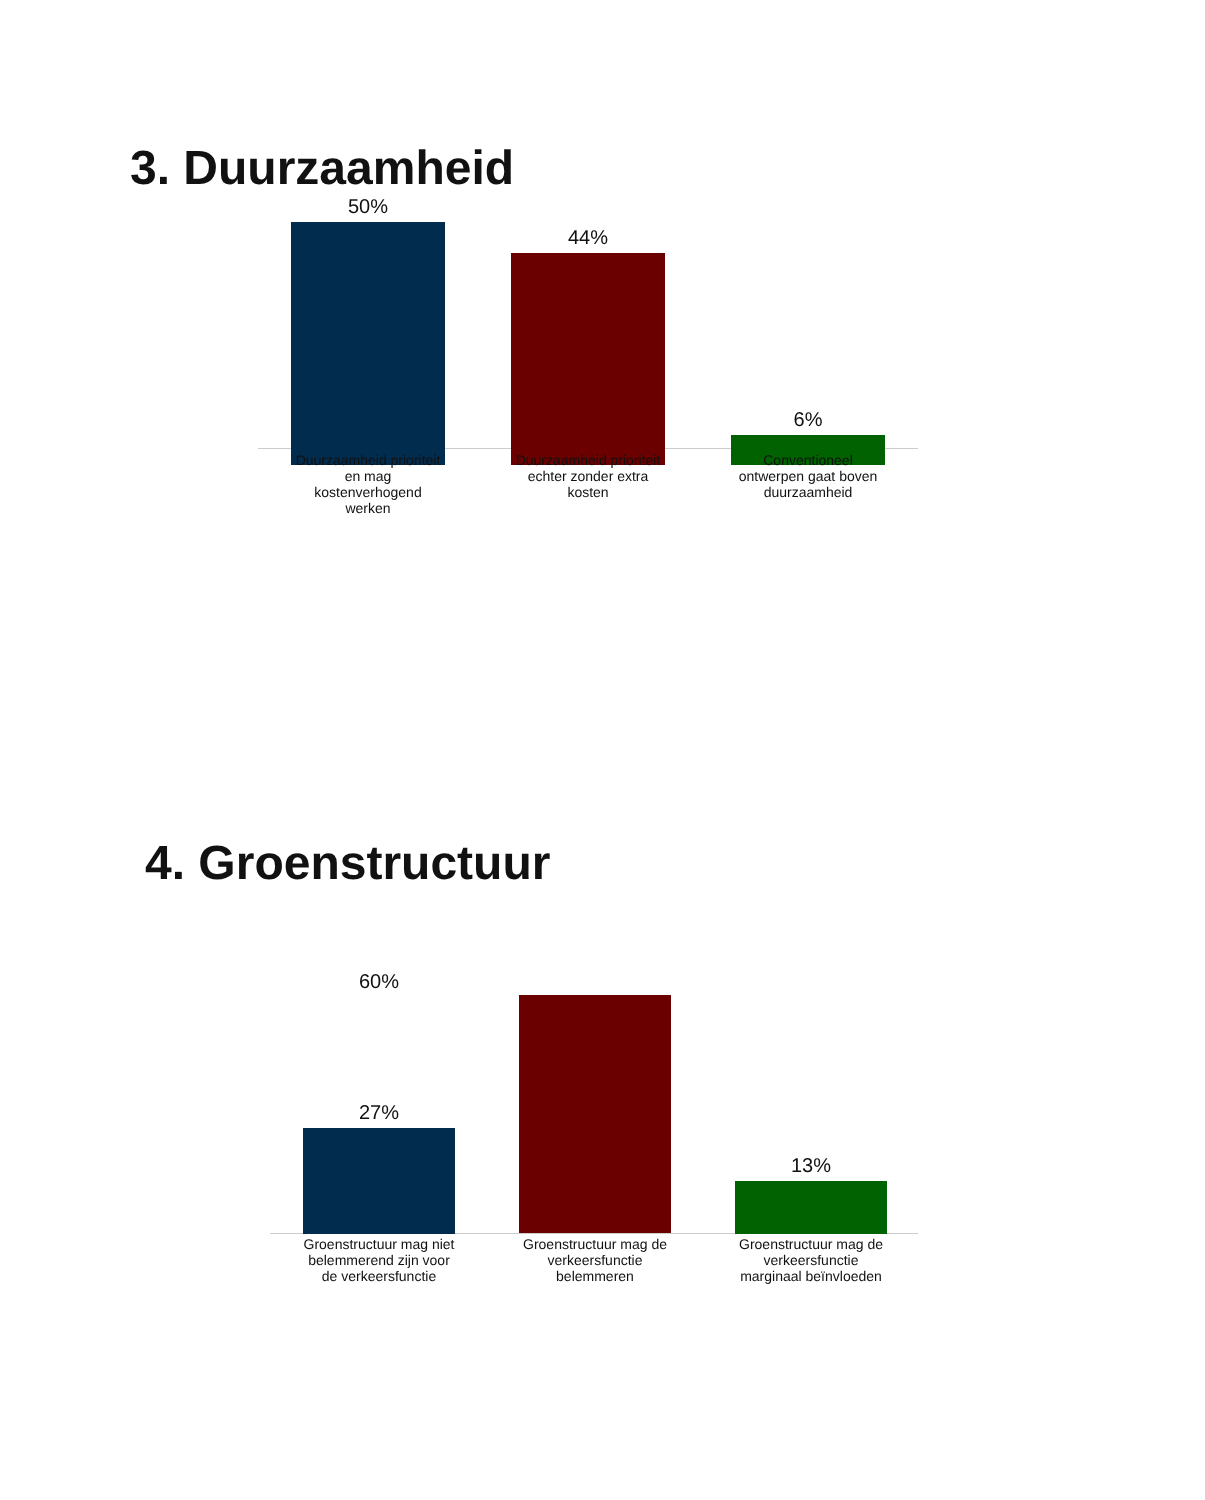3. Duurzaamheid
50%
44%
6%
Duurzaamheid prioriteit en mag kostenverhogend werken
Duurzaamheid prioriteit echter zonder extra kosten
Conventioneel ontwerpen gaat boven duurzaamheid
4. Groenstructuur
60%
27%
13%
Groenstructuur mag niet belemmerend zijn voor de verkeersfunctie
Groenstructuur mag de verkeersfunctie belemmeren
Groenstructuur mag de verkeersfunctie marginaal beïnvloeden
.